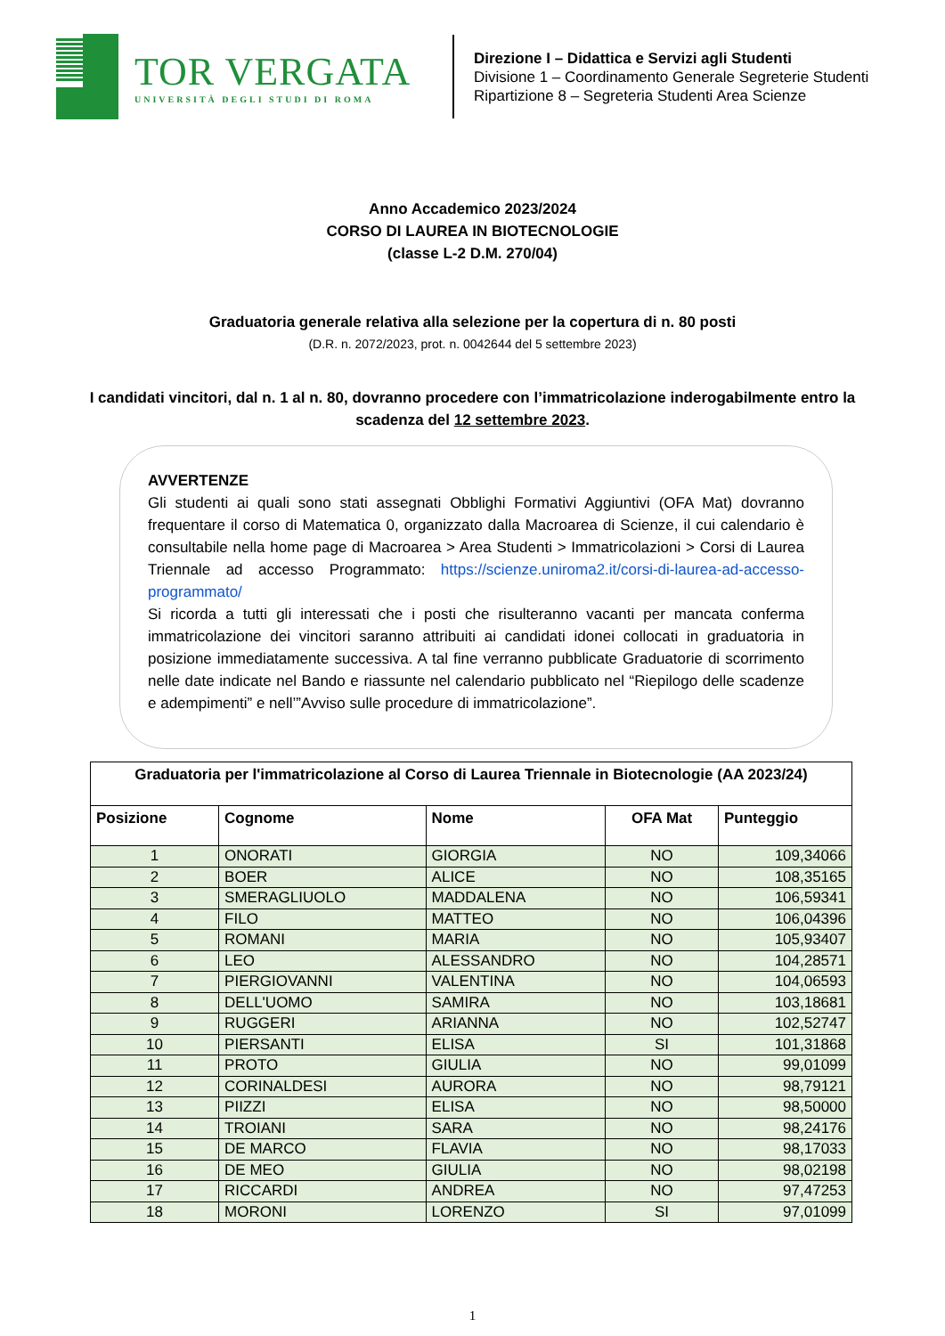TOR VERGATA
UNIVERSITÀ DEGLI STUDI DI ROMA
Direzione I – Didattica e Servizi agli Studenti
Divisione 1 – Coordinamento Generale Segreterie Studenti
Ripartizione 8 – Segreteria Studenti Area Scienze
Anno Accademico 2023/2024
CORSO DI LAUREA IN BIOTECNOLOGIE
(classe L-2 D.M. 270/04)
Graduatoria generale relativa alla selezione per la copertura di n. 80 posti
(D.R. n. 2072/2023, prot. n. 0042644 del 5 settembre 2023)
I candidati vincitori, dal n. 1 al n. 80, dovranno procedere con l’immatricolazione inderogabilmente entro la scadenza del 12 settembre 2023.
AVVERTENZE
Gli studenti ai quali sono stati assegnati Obblighi Formativi Aggiuntivi (OFA Mat) dovranno frequentare il corso di Matematica 0, organizzato dalla Macroarea di Scienze, il cui calendario è consultabile nella home page di Macroarea > Area Studenti > Immatricolazioni > Corsi di Laurea Triennale ad accesso Programmato: https://scienze.uniroma2.it/corsi-di-laurea-ad-accesso-programmato/
Si ricorda a tutti gli interessati che i posti che risulteranno vacanti per mancata conferma immatricolazione dei vincitori saranno attribuiti ai candidati idonei collocati in graduatoria in posizione immediatamente successiva. A tal fine verranno pubblicate Graduatorie di scorrimento nelle date indicate nel Bando e riassunte nel calendario pubblicato nel “Riepilogo delle scadenze e adempimenti” e nell’”Avviso sulle procedure di immatricolazione”.
| Graduatoria per l'immatricolazione al Corso di Laurea Triennale in Biotecnologie (AA 2023/24) | | | | |
| --- | --- | --- | --- | --- |
| Posizione | Cognome | Nome | OFA Mat | Punteggio |
| 1 | ONORATI | GIORGIA | NO | 109,34066 |
| 2 | BOER | ALICE | NO | 108,35165 |
| 3 | SMERAGLIUOLO | MADDALENA | NO | 106,59341 |
| 4 | FILO | MATTEO | NO | 106,04396 |
| 5 | ROMANI | MARIA | NO | 105,93407 |
| 6 | LEO | ALESSANDRO | NO | 104,28571 |
| 7 | PIERGIOVANNI | VALENTINA | NO | 104,06593 |
| 8 | DELL'UOMO | SAMIRA | NO | 103,18681 |
| 9 | RUGGERI | ARIANNA | NO | 102,52747 |
| 10 | PIERSANTI | ELISA | SI | 101,31868 |
| 11 | PROTO | GIULIA | NO | 99,01099 |
| 12 | CORINALDESI | AURORA | NO | 98,79121 |
| 13 | PIIZZI | ELISA | NO | 98,50000 |
| 14 | TROIANI | SARA | NO | 98,24176 |
| 15 | DE MARCO | FLAVIA | NO | 98,17033 |
| 16 | DE MEO | GIULIA | NO | 98,02198 |
| 17 | RICCARDI | ANDREA | NO | 97,47253 |
| 18 | MORONI | LORENZO | SI | 97,01099 |
1